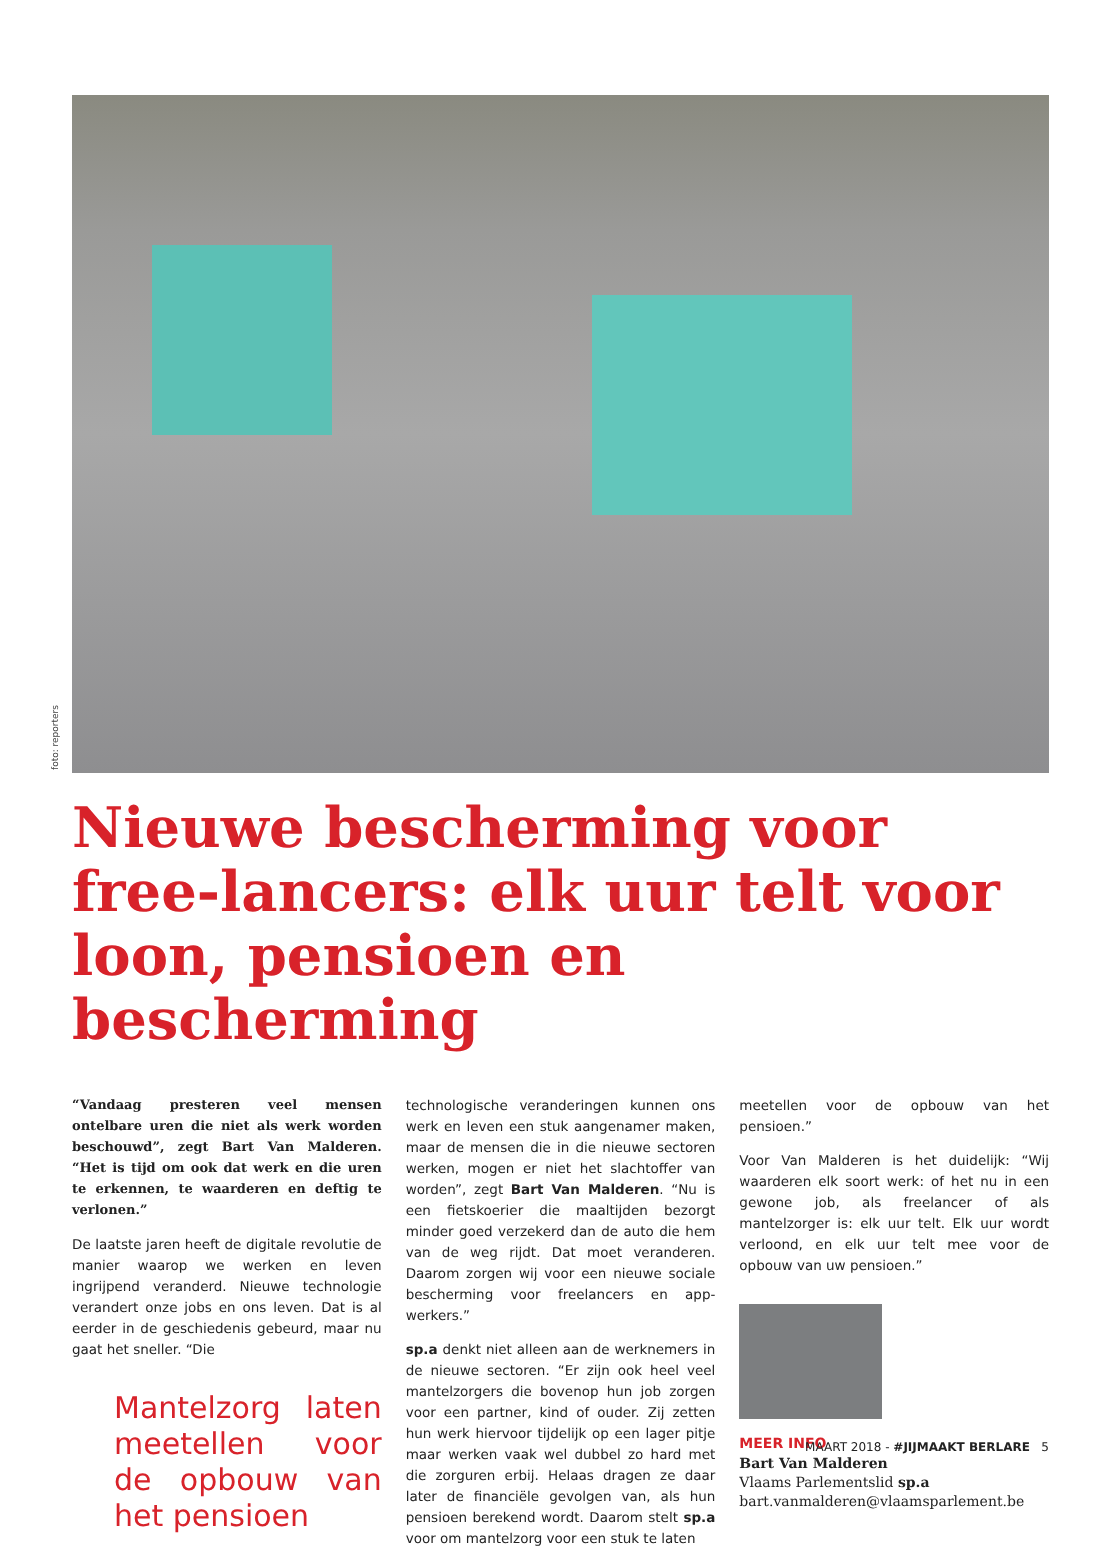foto: reporters
Nieuwe bescherming voor free-lancers: elk uur telt voor loon, pensioen en bescherming
“Vandaag presteren veel mensen ontelbare uren die niet als werk worden beschouwd”, zegt Bart Van Malderen. “Het is tijd om ook dat werk en die uren te erkennen, te waarderen en deftig te verlonen.”
De laatste jaren heeft de digitale revolutie de manier waarop we werken en leven ingrijpend veranderd. Nieuwe technologie verandert onze jobs en ons leven. Dat is al eerder in de geschiedenis gebeurd, maar nu gaat het sneller. “Die
Mantelzorg laten meetellen voor de opbouw van het pensioen
technologische veranderingen kunnen ons werk en leven een stuk aangenamer maken, maar de mensen die in die nieuwe sectoren werken, mogen er niet het slachtoffer van worden”, zegt Bart Van Malderen. “Nu is een fietskoerier die maaltijden bezorgt minder goed verzekerd dan de auto die hem van de weg rijdt. Dat moet veranderen. Daarom zorgen wij voor een nieuwe sociale bescherming voor freelancers en app-werkers.”
sp.a denkt niet alleen aan de werknemers in de nieuwe sectoren. “Er zijn ook heel veel mantelzorgers die bovenop hun job zorgen voor een partner, kind of ouder. Zij zetten hun werk hiervoor tijdelijk op een lager pitje maar werken vaak wel dubbel zo hard met die zorguren erbij. Helaas dragen ze daar later de financiële gevolgen van, als hun pensioen berekend wordt. Daarom stelt sp.a voor om mantelzorg voor een stuk te laten
meetellen voor de opbouw van het pensioen.”
Voor Van Malderen is het duidelijk: “Wij waarderen elk soort werk: of het nu in een gewone job, als freelancer of als mantelzorger is: elk uur telt. Elk uur wordt verloond, en elk uur telt mee voor de opbouw van uw pensioen.”
MEER INFO
Bart Van Malderen
Vlaams Parlementslid sp.a
bart.vanmalderen@vlaamsparlement.be
MAART 2018 - #JIJMAAKT BERLARE 5